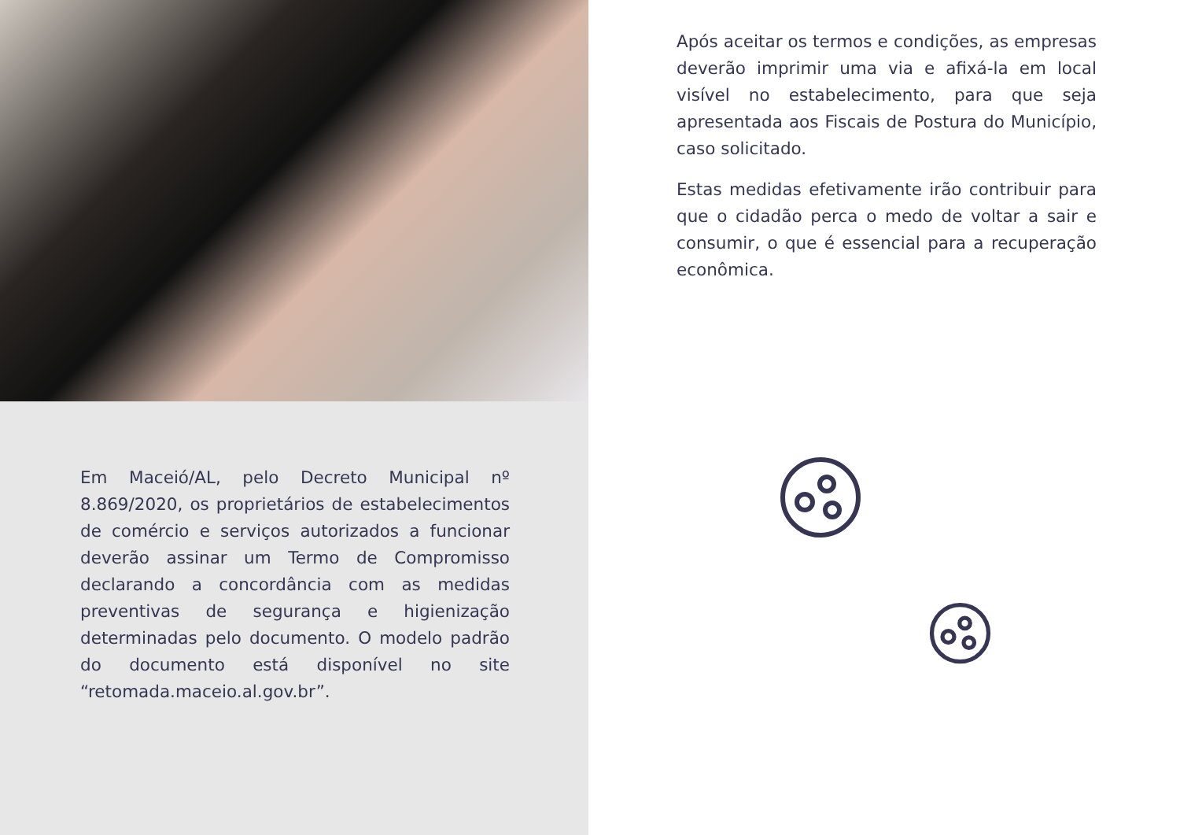Após aceitar os termos e condições, as empresas deverão imprimir uma via e afixá-la em local visível no estabelecimento, para que seja apresentada aos Fiscais de Postura do Município, caso solicitado.
Estas medidas efetivamente irão contribuir para que o cidadão perca o medo de voltar a sair e consumir, o que é essencial para a recuperação econômica.
Em Maceió/AL, pelo Decreto Municipal nº 8.869/2020, os proprietários de estabelecimentos de comércio e serviços autorizados a funcionar deverão assinar um Termo de Compromisso declarando a concordância com as medidas preventivas de segurança e higienização determinadas pelo documento. O modelo padrão do documento está disponível no site “retomada.maceio.al.gov.br”.